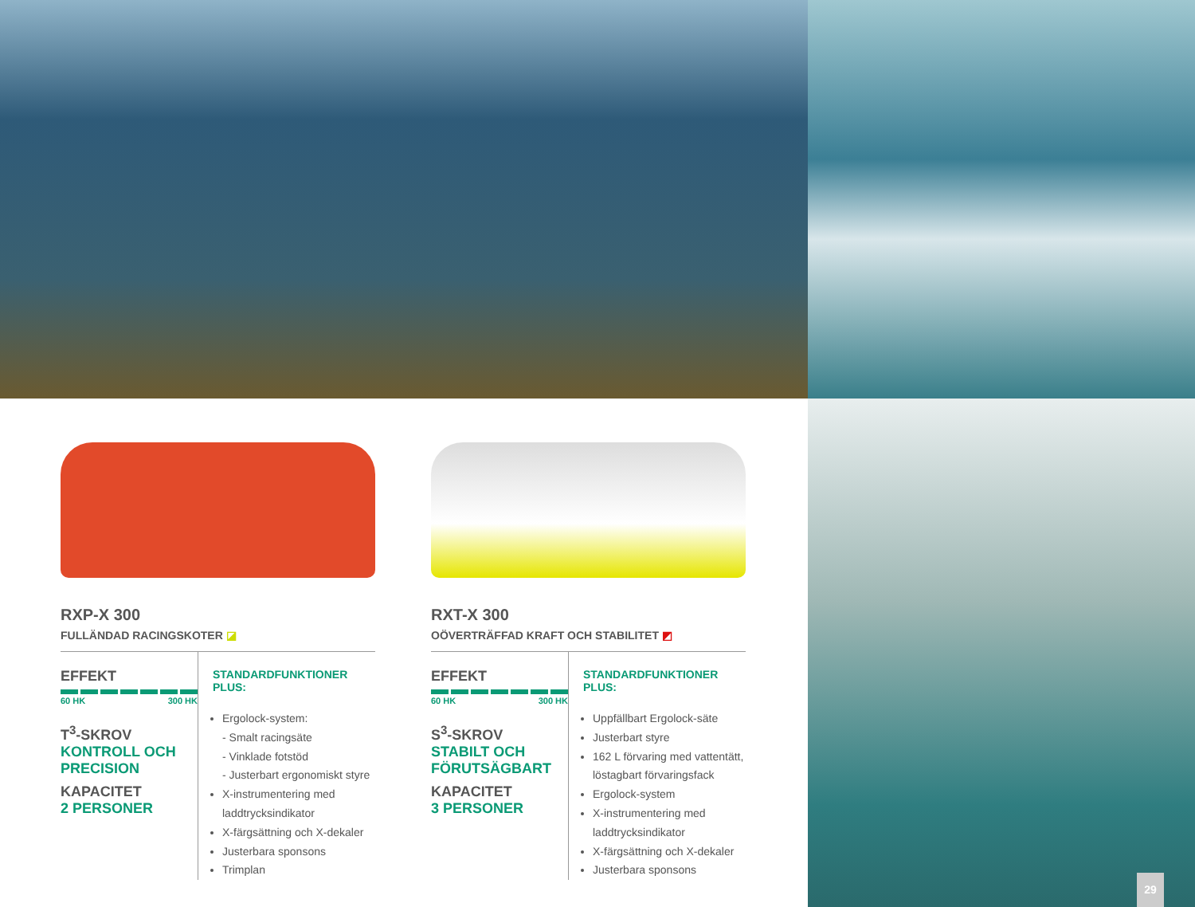RXP-X 300
FULLÄNDAD RACINGSKOTER ◪
EFFEKT
60 HK 300 HK
T<sup>3</sup>-SKROV
KONTROLL OCH PRECISION
KAPACITET
2 PERSONER
STANDARDFUNKTIONER PLUS:
Ergolock-system:
- Smalt racingsäte
- Vinklade fotstöd
- Justerbart ergonomiskt styre
X-instrumentering med laddtrycksindikator
X-färgsättning och X-dekaler
Justerbara sponsons
Trimplan
RXT-X 300
OÖVERTRÄFFAD KRAFT OCH STABILITET ◩
EFFEKT
60 HK 300 HK
S<sup>3</sup>-SKROV
STABILT OCH FÖRUTSÄGBART
KAPACITET
3 PERSONER
STANDARDFUNKTIONER PLUS:
Uppfällbart Ergolock-säte
Justerbart styre
162 L förvaring med vattentätt, löstagbart förvaringsfack
Ergolock-system
X-instrumentering med laddtrycksindikator
X-färgsättning och X-dekaler
Justerbara sponsons
29